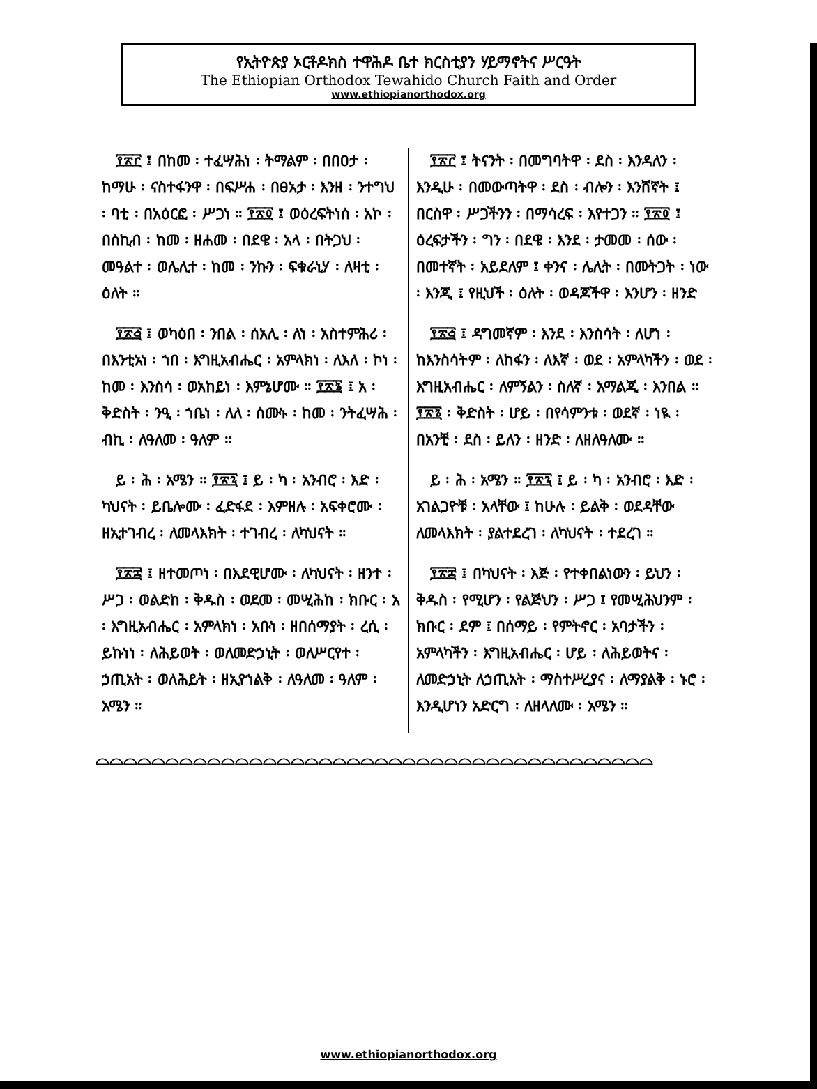የኢትዮጵያ ኦርቶዶክስ ተዋሕዶ ቤተ ክርስቲያን ሃይማኖትና ሥርዓት
The Ethiopian Orthodox Tewahido Church Faith and Order
www.ethiopianorthodox.org
፻፳፫ ፤ በከመ ፡ ተፈሣሕነ ፡ ትማልም ፡ በበዐታ ፡ ከማሁ ፡ ናስተፋንዋ ፡ በፍሥሐ ፡ በፀአታ ፡ እንዘ ፡ ንተግህ ፡ ባቲ ፡ በአዕርፎ ፡ ሥጋነ ። ፻፳፬ ፤ ወዕረፍትነሰ ፡ አኮ ፡ በሰኪብ ፡ ከመ ፡ ዘሐመ ፡ በደዌ ፡ አላ ፡ በትጋህ ፡ መዓልተ ፡ ወሌሊተ ፡ ከመ ፡ ንኩን ፡ ፍቁራኒሃ ፡ ለዛቲ ፡ ዕለት ።
፻፳፭ ፤ ወካዕበ ፡ ንበል ፡ ሰአሊ ፡ ለነ ፡ አስተምሕሪ ፡ በእንቲአነ ፡ ኀበ ፡ እግዚአብሔር ፡ አምላክነ ፡ ለእለ ፡ ኮነ ፡ ከመ ፡ እንስሳ ፡ ወአከይነ ፡ እምኔሆሙ ። ፻፳፮ ፤ አ ፡ ቅድስት ፡ ንዒ ፡ ኀቤነ ፡ ለለ ፡ ሰሙኑ ፡ ከመ ፡ ንትፈሣሕ ፡ ብኪ ፡ ለዓለመ ፡ ዓለም ።
ይ ፡ ሕ ፡ አሜን ። ፻፳፯ ፤ ይ ፡ ካ ፡ አንብሮ ፡ እድ ፡ ካህናት ፡ ይቤሎሙ ፡ ፈድፋደ ፡ እምዘሉ ፡ አፍቀሮሙ ፡ ዘኢተገብረ ፡ ለመላእክት ፡ ተገብረ ፡ ለካህናት ።
፻፳፰ ፤ ዘተመጦነ ፡ በእደዊሆሙ ፡ ለካህናት ፡ ዘንተ ፡ ሥጋ ፡ ወልድከ ፡ ቅዱስ ፡ ወደመ ፡ መሢሕከ ፡ ክቡር ፡ አ ፡ እግዚአብሔር ፡ አምላክነ ፡ አቡነ ፡ ዘበሰማያት ፡ ረሲ ፡ ይኩነነ ፡ ለሕይወት ፡ ወለመድኃኒት ፡ ወለሥርየተ ፡ ኃጢአት ፡ ወለሕይት ፡ ዘኢየኀልቅ ፡ ለዓለመ ፡ ዓለም ፡ አሜን ።
፻፳፫ ፤ ትናንት ፡ በመግባትዋ ፡ ደስ ፡ እንዳለን ፡ እንዲሁ ፡ በመውጣትዋ ፡ ደስ ፡ ብሎን ፡ እንሸኛት ፤ በርስዋ ፡ ሥጋችንን ፡ በማሳረፍ ፡ እየተጋን ። ፻፳፬ ፤ ዕረፍታችን ፡ ግን ፡ በደዌ ፡ እንደ ፡ ታመመ ፡ ሰው ፡ በመተኛት ፡ አይደለም ፤ ቀንና ፡ ሌሊት ፡ በመትጋት ፡ ነው ፡ እንጂ ፤ የዚህች ፡ ዕለት ፡ ወዳጆችዋ ፡ እንሆን ፡ ዘንድ
፻፳፭ ፤ ዳግመኛም ፡ እንደ ፡ እንስሳት ፡ ለሆነ ፡ ከእንስሳትም ፡ ለከፋን ፡ ለእኛ ፡ ወደ ፡ አምላካችን ፡ ወደ ፡ እግዚአብሔር ፡ ለምኝልን ፡ ስለኛ ፡ አማልጂ ፡ እንበል ። ፻፳፮ ፡ ቅድስት ፡ ሆይ ፡ በየሳምንቱ ፡ ወደኛ ፡ ነዪ ፡ በአንቺ ፡ ደስ ፡ ይለን ፡ ዘንድ ፡ ለዘለዓለሙ ።
ይ ፡ ሕ ፡ አሜን ። ፻፳፯ ፤ ይ ፡ ካ ፡ አንብሮ ፡ እድ ፡ አገልጋዮቹ ፡ አላቸው ፤ ከሁሉ ፡ ይልቅ ፡ ወደዳቸው ለመላእክት ፡ ያልተደረገ ፡ ለካህናት ፡ ተደረገ ።
፻፳፰ ፤ በካህናት ፡ እጅ ፡ የተቀበልነውን ፡ ይህን ፡ ቅዱስ ፡ የሚሆን ፡ የልጅህን ፡ ሥጋ ፤ የመሢሕህንም ፡ ክቡር ፡ ደም ፤ በሰማይ ፡ የምትኖር ፡ አባታችን ፡ አምላካችን ፡ እግዚአብሔር ፡ ሆይ ፡ ለሕይወትና ፡ ለመድኃኒት ለኃጢአት ፡ ማስተሥረያና ፡ ለማያልቅ ፡ ኑሮ ፡ እንዲሆነን አድርግ ፡ ለዘላለሙ ፡ አሜን ።
⌓⌓⌓⌓⌓⌓⌓⌓⌓⌓⌓⌓⌓⌓⌓⌓⌓⌓⌓⌓⌓⌓⌓⌓⌓⌓⌓⌓⌓⌓⌓⌓⌓⌓⌓⌓⌓⌓⌓⌓
www.ethiopianorthodox.org